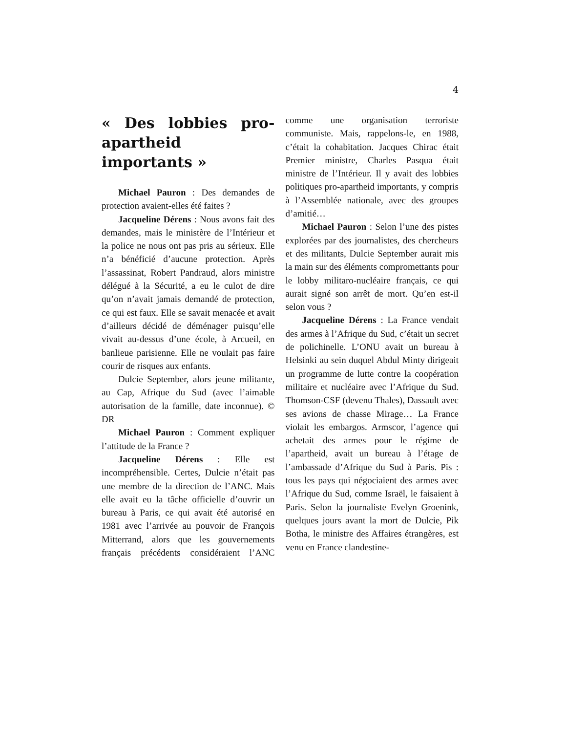4
« Des lobbies pro-apartheid importants »
Michael Pauron : Des demandes de protection avaient-elles été faites ?
Jacqueline Dérens : Nous avons fait des demandes, mais le ministère de l’Intérieur et la police ne nous ont pas pris au sérieux. Elle n’a bénéficié d’aucune protection. Après l’assassinat, Robert Pandraud, alors ministre délégué à la Sécurité, a eu le culot de dire qu’on n’avait jamais demandé de protection, ce qui est faux. Elle se savait menacée et avait d’ailleurs décidé de déménager puisqu’elle vivait au-dessus d’une école, à Arcueil, en banlieue parisienne. Elle ne voulait pas faire courir de risques aux enfants.
Dulcie September, alors jeune militante, au Cap, Afrique du Sud (avec l’aimable autorisation de la famille, date inconnue). © DR
Michael Pauron : Comment expliquer l’attitude de la France ?
Jacqueline Dérens : Elle est incompréhensible. Certes, Dulcie n’était pas une membre de la direction de l’ANC. Mais elle avait eu la tâche officielle d’ouvrir un bureau à Paris, ce qui avait été autorisé en 1981 avec l’arrivée au pouvoir de François Mitterrand, alors que les gouvernements français précédents considéraient l’ANC comme une organisation terroriste communiste. Mais, rappelons-le, en 1988, c’était la cohabitation. Jacques Chirac était Premier ministre, Charles Pasqua était ministre de l’Intérieur. Il y avait des lobbies politiques pro-apartheid importants, y compris à l’Assemblée nationale, avec des groupes d’amitié…
Michael Pauron : Selon l’une des pistes explorées par des journalistes, des chercheurs et des militants, Dulcie September aurait mis la main sur des éléments compromettants pour le lobby militaro-nucléaire français, ce qui aurait signé son arrêt de mort. Qu’en est-il selon vous ?
Jacqueline Dérens : La France vendait des armes à l’Afrique du Sud, c’était un secret de polichinelle. L’ONU avait un bureau à Helsinki au sein duquel Abdul Minty dirigeait un programme de lutte contre la coopération militaire et nucléaire avec l’Afrique du Sud. Thomson-CSF (devenu Thales), Dassault avec ses avions de chasse Mirage… La France violait les embargos. Armscor, l’agence qui achetait des armes pour le régime de l’apartheid, avait un bureau à l’étage de l’ambassade d’Afrique du Sud à Paris. Pis : tous les pays qui négociaient des armes avec l’Afrique du Sud, comme Israël, le faisaient à Paris. Selon la journaliste Evelyn Groenink, quelques jours avant la mort de Dulcie, Pik Botha, le ministre des Affaires étrangères, est venu en France clandestine-